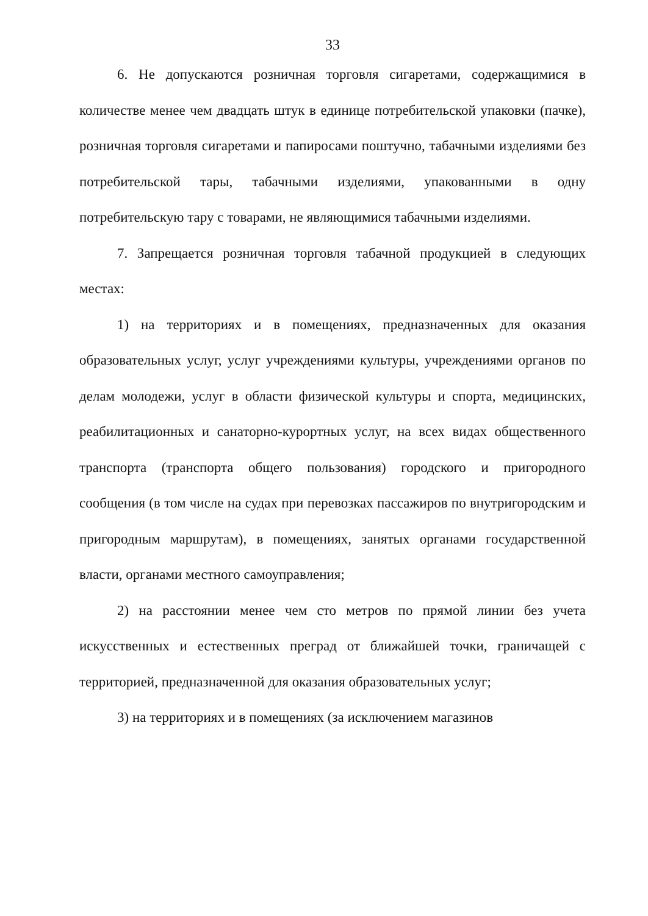33
6. Не допускаются розничная торговля сигаретами, содержащимися в количестве менее чем двадцать штук в единице потребительской упаковки (пачке), розничная торговля сигаретами и папиросами поштучно, табачными изделиями без потребительской тары, табачными изделиями, упакованными в одну потребительскую тару с товарами, не являющимися табачными изделиями.
7. Запрещается розничная торговля табачной продукцией в следующих местах:
1) на территориях и в помещениях, предназначенных для оказания образовательных услуг, услуг учреждениями культуры, учреждениями органов по делам молодежи, услуг в области физической культуры и спорта, медицинских, реабилитационных и санаторно-курортных услуг, на всех видах общественного транспорта (транспорта общего пользования) городского и пригородного сообщения (в том числе на судах при перевозках пассажиров по внутригородским и пригородным маршрутам), в помещениях, занятых органами государственной власти, органами местного самоуправления;
2) на расстоянии менее чем сто метров по прямой линии без учета искусственных и естественных преград от ближайшей точки, граничащей с территорией, предназначенной для оказания образовательных услуг;
3) на территориях и в помещениях (за исключением магазинов